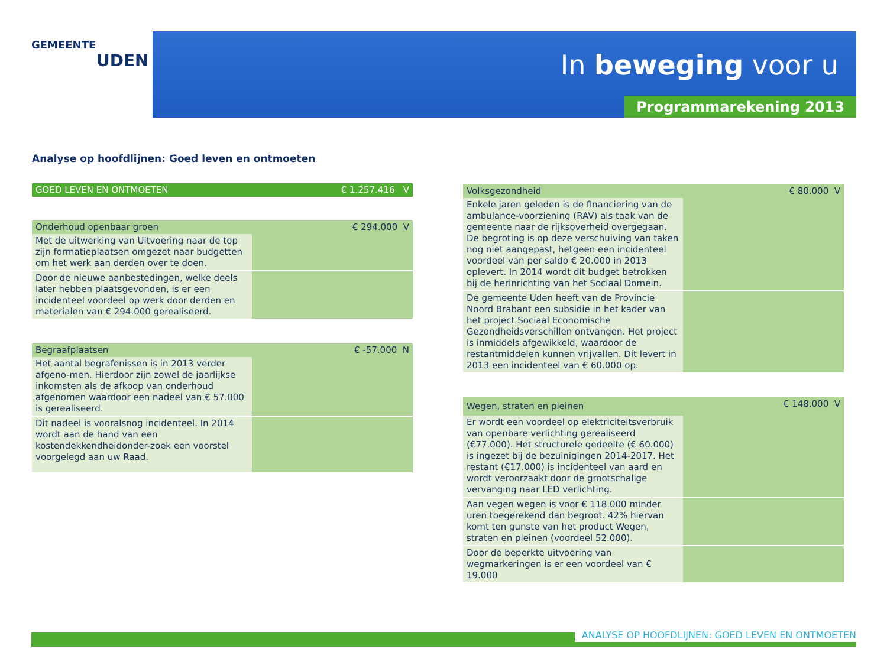GEMEENTE
UDEN
In beweging voor u
Programmarekening 2013
Analyse op hoofdlijnen: Goed leven en ontmoeten
| GOED LEVEN EN ONTMOETEN | € 1.257.416 V |
| --- | --- |
| Onderhoud openbaar groen | € 294.000 V |
| --- | --- |
| Met de uitwerking van Uitvoering naar de top zijn formatieplaatsen omgezet naar budgetten om het werk aan derden over te doen. | |
| Door de nieuwe aanbestedingen, welke deels later hebben plaatsgevonden, is er een incidenteel voordeel op werk door derden en materialen van € 294.000 gerealiseerd. | |
| Begraafplaatsen | € -57.000 N |
| --- | --- |
| Het aantal begrafenissen is in 2013 verder afgeno-men. Hierdoor zijn zowel de jaarlijkse inkomsten als de afkoop van onderhoud afgenomen waardoor een nadeel van € 57.000 is gerealiseerd. | |
| Dit nadeel is vooralsnog incidenteel. In 2014 wordt aan de hand van een kostendekkendheidonder-zoek een voorstel voorgelegd aan uw Raad. | |
| Volksgezondheid | € 80.000 V |
| --- | --- |
| Enkele jaren geleden is de financiering van de ambulance-voorziening (RAV) als taak van de gemeente naar de rijksoverheid overgegaan. De begroting is op deze verschuiving van taken nog niet aangepast, hetgeen een incidenteel voordeel van per saldo € 20.000 in 2013 oplevert. In 2014 wordt dit budget betrokken bij de herinrichting van het Sociaal Domein. | |
| De gemeente Uden heeft van de Provincie Noord Brabant een subsidie in het kader van het project Sociaal Economische Gezondheidsverschillen ontvangen. Het project is inmiddels afgewikkeld, waardoor de restantmiddelen kunnen vrijvallen. Dit levert in 2013 een incidenteel van € 60.000 op. | |
| Wegen, straten en pleinen | € 148.000 V |
| --- | --- |
| Er wordt een voordeel op elektriciteitsverbruik van openbare verlichting gerealiseerd (€77.000). Het structurele gedeelte (€ 60.000) is ingezet bij de bezuinigingen 2014-2017. Het restant (€17.000) is incidenteel van aard en wordt veroorzaakt door de grootschalige vervanging naar LED verlichting. | |
| Aan vegen wegen is voor € 118.000 minder uren toegerekend dan begroot. 42% hiervan komt ten gunste van het product Wegen, straten en pleinen (voordeel 52.000). | |
| Door de beperkte uitvoering van wegmarkeringen is er een voordeel van € 19.000 | |
ANALYSE OP HOOFDLIJNEN: GOED LEVEN EN ONTMOETEN